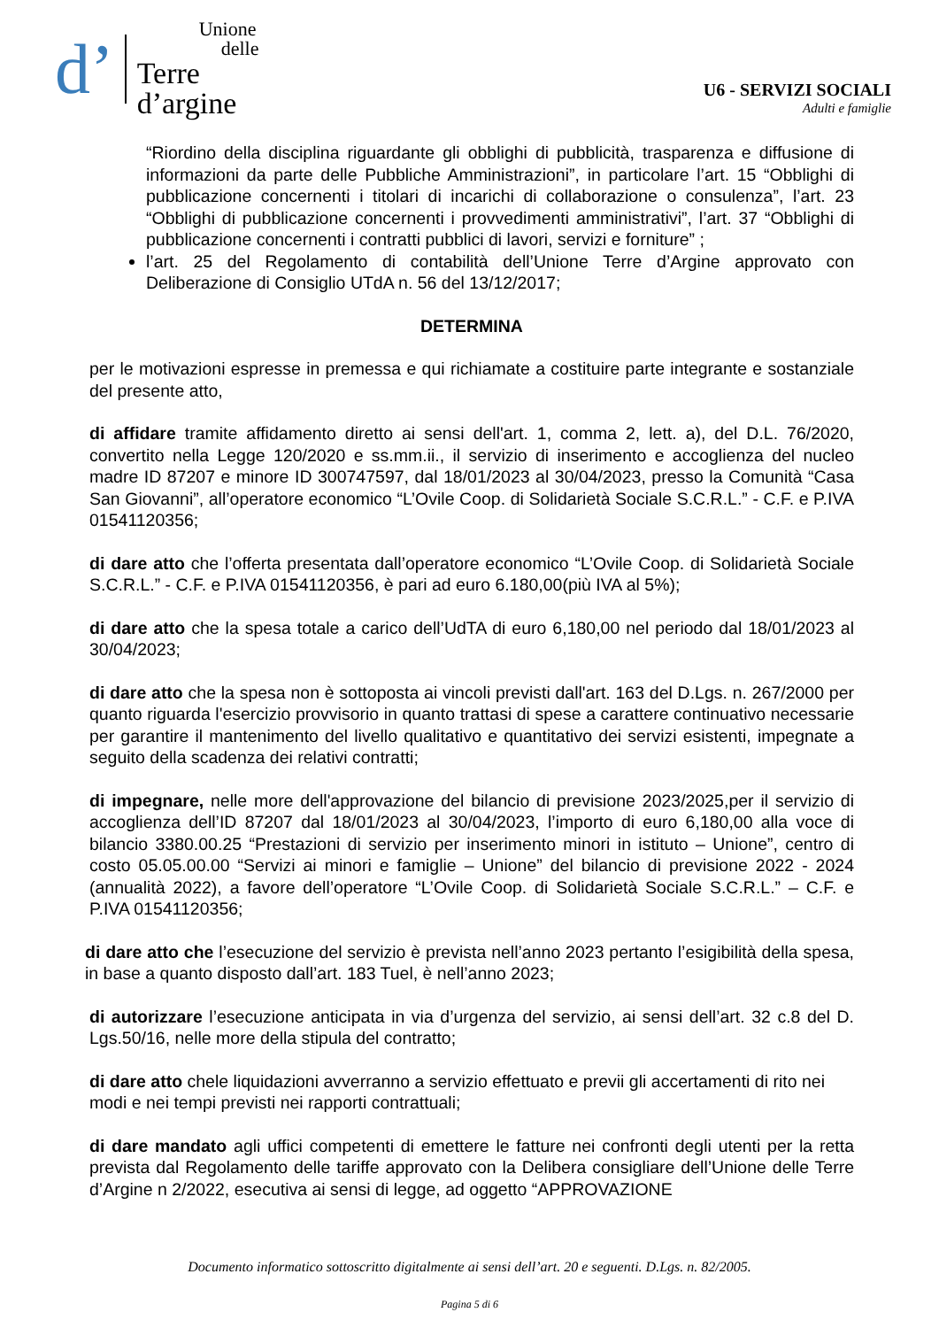d’
Unione
delle
Terre
d’argine
U6 - SERVIZI SOCIALI
Adulti e famiglie
“Riordino della disciplina riguardante gli obblighi di pubblicità, trasparenza e diffusione di informazioni da parte delle Pubbliche Amministrazioni”, in particolare l’art. 15 “Obblighi di pubblicazione concernenti i titolari di incarichi di collaborazione o consulenza”, l’art. 23 “Obblighi di pubblicazione concernenti i provvedimenti amministrativi”, l’art. 37 “Obblighi di pubblicazione concernenti i contratti pubblici di lavori, servizi e forniture” ;
l’art. 25 del Regolamento di contabilità dell’Unione Terre d’Argine approvato con Deliberazione di Consiglio UTdA n. 56 del 13/12/2017;
DETERMINA
per le motivazioni espresse in premessa e qui richiamate a costituire parte integrante e sostanziale del presente atto,
di affidare tramite affidamento diretto ai sensi dell'art. 1, comma 2, lett. a), del D.L. 76/2020, convertito nella Legge 120/2020 e ss.mm.ii., il servizio di inserimento e accoglienza del nucleo madre ID 87207 e minore ID 300747597, dal 18/01/2023 al 30/04/2023, presso la Comunità “Casa San Giovanni”, all’operatore economico “L’Ovile Coop. di Solidarietà Sociale S.C.R.L.” - C.F. e P.IVA 01541120356;
di dare atto che l’offerta presentata dall’operatore economico “L’Ovile Coop. di Solidarietà Sociale S.C.R.L.” - C.F. e P.IVA 01541120356, è pari ad euro 6.180,00(più IVA al 5%);
di dare atto che la spesa totale a carico dell’UdTA di euro 6,180,00 nel periodo dal 18/01/2023 al 30/04/2023;
di dare atto che la spesa non è sottoposta ai vincoli previsti dall'art. 163 del D.Lgs. n. 267/2000 per quanto riguarda l'esercizio provvisorio in quanto trattasi di spese a carattere continuativo necessarie per garantire il mantenimento del livello qualitativo e quantitativo dei servizi esistenti, impegnate a seguito della scadenza dei relativi contratti;
di impegnare, nelle more dell'approvazione del bilancio di previsione 2023/2025,per il servizio di accoglienza dell’ID 87207 dal 18/01/2023 al 30/04/2023, l’importo di euro 6,180,00 alla voce di bilancio 3380.00.25 “Prestazioni di servizio per inserimento minori in istituto – Unione”, centro di costo 05.05.00.00 “Servizi ai minori e famiglie – Unione” del bilancio di previsione 2022 - 2024 (annualità 2022), a favore dell’operatore “L’Ovile Coop. di Solidarietà Sociale S.C.R.L.” – C.F. e P.IVA 01541120356;
di dare atto che l’esecuzione del servizio è prevista nell’anno 2023 pertanto l’esigibilità della spesa, in base a quanto disposto dall’art. 183 Tuel, è nell’anno 2023;
di autorizzare l’esecuzione anticipata in via d’urgenza del servizio, ai sensi dell’art. 32 c.8 del D. Lgs.50/16, nelle more della stipula del contratto;
di dare atto chele liquidazioni avverranno a servizio effettuato e previi gli accertamenti di rito nei modi e nei tempi previsti nei rapporti contrattuali;
di dare mandato agli uffici competenti di emettere le fatture nei confronti degli utenti per la retta prevista dal Regolamento delle tariffe approvato con la Delibera consigliare dell’Unione delle Terre d’Argine n 2/2022, esecutiva ai sensi di legge, ad oggetto “APPROVAZIONE
Documento informatico sottoscritto digitalmente ai sensi dell’art. 20 e seguenti. D.Lgs. n. 82/2005.
Pagina 5 di 6